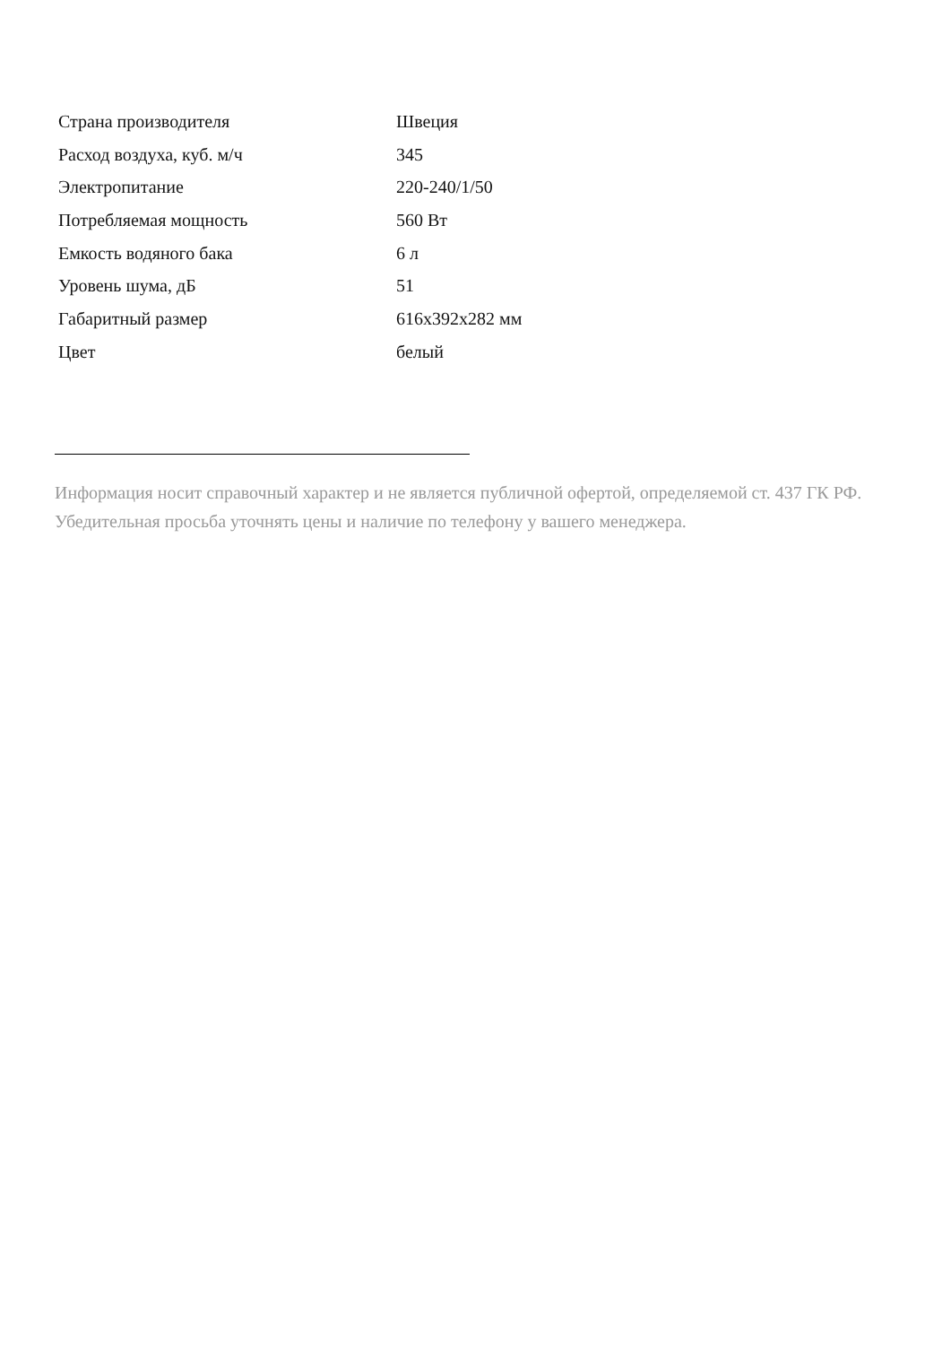| Страна производителя | Швеция |
| Расход воздуха, куб. м/ч | 345 |
| Электропитание | 220-240/1/50 |
| Потребляемая мощность | 560 Вт |
| Емкость водяного бака | 6 л |
| Уровень шума, дБ | 51 |
| Габаритный размер | 616x392x282 мм |
| Цвет | белый |
Информация носит справочный характер и не является публичной офертой, определяемой ст. 437 ГК РФ. Убедительная просьба уточнять цены и наличие по телефону у вашего менеджера.